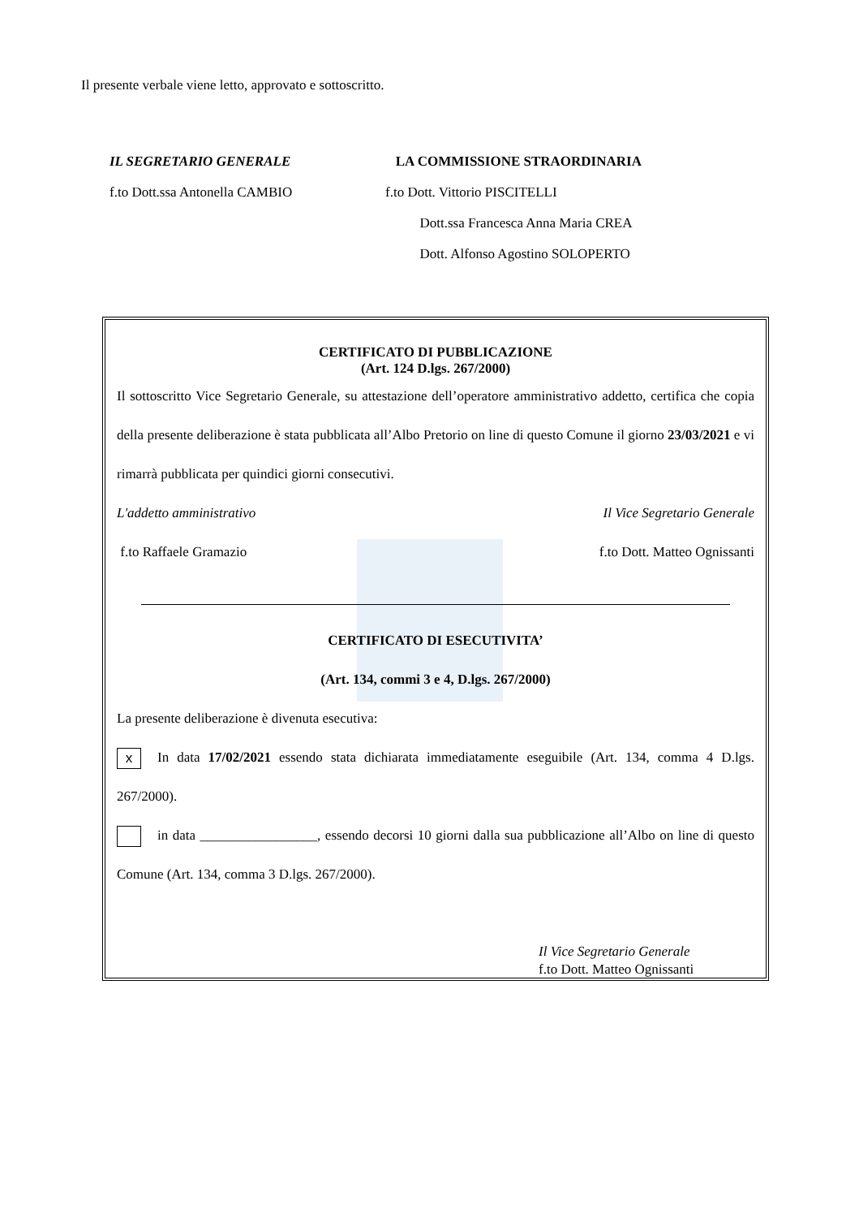Il presente verbale viene letto, approvato e sottoscritto.
IL SEGRETARIO GENERALE
f.to Dott.ssa Antonella CAMBIO
LA COMMISSIONE STRAORDINARIA
f.to Dott. Vittorio PISCITELLI
Dott.ssa Francesca Anna Maria CREA
Dott. Alfonso Agostino SOLOPERTO
CERTIFICATO DI PUBBLICAZIONE
(Art. 124 D.lgs. 267/2000)
Il sottoscritto Vice Segretario Generale, su attestazione dell’operatore amministrativo addetto, certifica che copia della presente deliberazione è stata pubblicata all’Albo Pretorio on line di questo Comune il giorno 23/03/2021 e vi rimarrà pubblicata per quindici giorni consecutivi.
L'addetto amministrativo Il Vice Segretario Generale
f.to Raffaele Gramazio f.to Dott. Matteo Ognissanti
CERTIFICATO DI ESECUTIVITA’
(Art. 134, commi 3 e 4, D.lgs. 267/2000)
La presente deliberazione è divenuta esecutiva:
x In data 17/02/2021 essendo stata dichiarata immediatamente eseguibile (Art. 134, comma 4 D.lgs. 267/2000).
in data _________________, essendo decorsi 10 giorni dalla sua pubblicazione all’Albo on line di questo Comune (Art. 134, comma 3 D.lgs. 267/2000).
Il Vice Segretario Generale
f.to Dott. Matteo Ognissanti